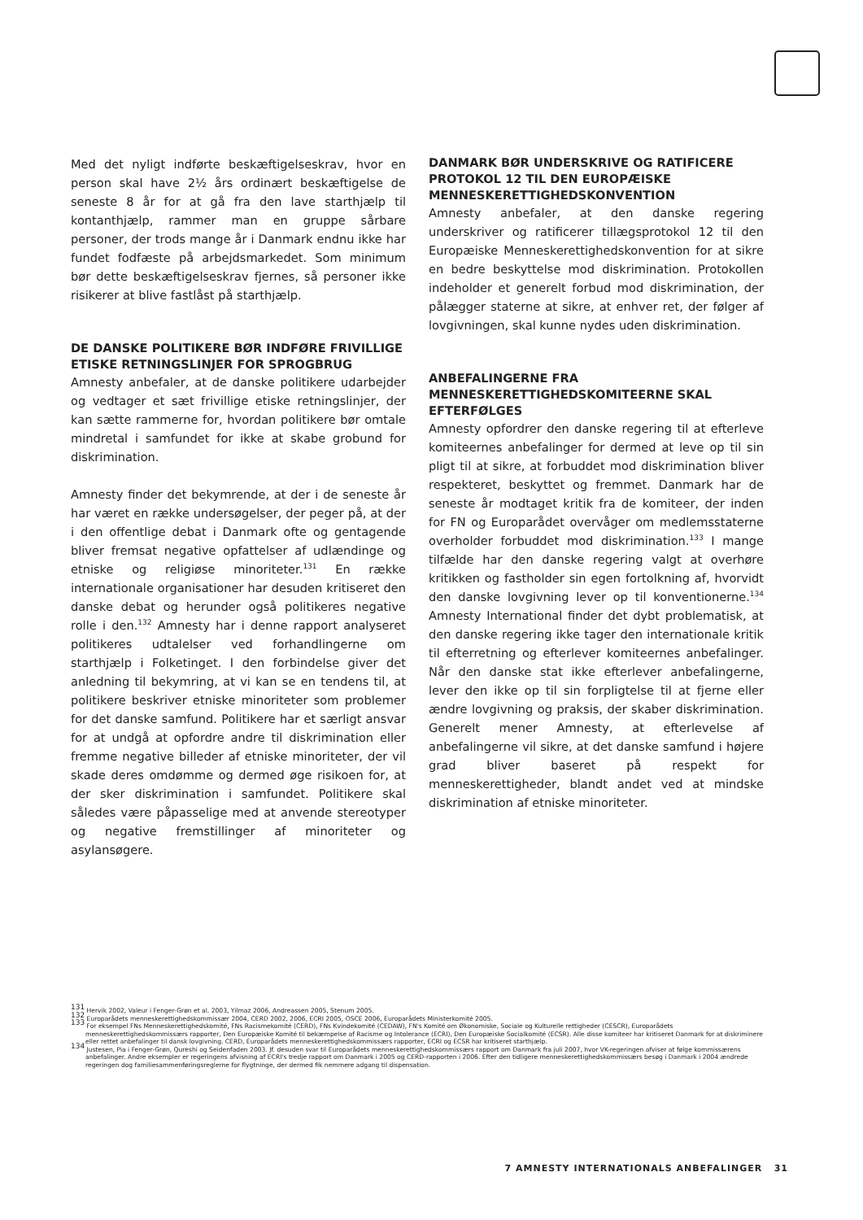Med det nyligt indførte beskæftigelseskrav, hvor en person skal have 2½ års ordinært beskæftigelse de seneste 8 år for at gå fra den lave starthjælp til kontanthjælp, rammer man en gruppe sårbare personer, der trods mange år i Danmark endnu ikke har fundet fodfæste på arbejdsmarkedet. Som minimum bør dette beskæftigelseskrav fjernes, så personer ikke risikerer at blive fastlåst på starthjælp.
DE DANSKE POLITIKERE BØR INDFØRE FRIVILLIGE ETISKE RETNINGSLINJER FOR SPROGBRUG
Amnesty anbefaler, at de danske politikere udarbejder og vedtager et sæt frivillige etiske retningslinjer, der kan sætte rammerne for, hvordan politikere bør omtale mindretal i samfundet for ikke at skabe grobund for diskrimination.
Amnesty finder det bekymrende, at der i de seneste år har været en række undersøgelser, der peger på, at der i den offentlige debat i Danmark ofte og gentagende bliver fremsat negative opfattelser af udlændinge og etniske og religiøse minoriteter.<sup>131</sup> En række internationale organisationer har desuden kritiseret den danske debat og herunder også politikeres negative rolle i den.<sup>132</sup> Amnesty har i denne rapport analyseret politikeres udtalelser ved forhandlingerne om starthjælp i Folketinget. I den forbindelse giver det anledning til bekymring, at vi kan se en tendens til, at politikere beskriver etniske minoriteter som problemer for det danske samfund. Politikere har et særligt ansvar for at undgå at opfordre andre til diskrimination eller fremme negative billeder af etniske minoriteter, der vil skade deres omdømme og dermed øge risikoen for, at der sker diskrimination i samfundet. Politikere skal således være påpasselige med at anvende stereotyper og negative fremstillinger af minoriteter og asylansøgere.
DANMARK BØR UNDERSKRIVE OG RATIFICERE PROTOKOL 12 TIL DEN EUROPÆISKE MENNESKERETTIGHEDSKONVENTION
Amnesty anbefaler, at den danske regering underskriver og ratificerer tillægsprotokol 12 til den Europæiske Menneskerettighedskonvention for at sikre en bedre beskyttelse mod diskrimination. Protokollen indeholder et generelt forbud mod diskrimination, der pålægger staterne at sikre, at enhver ret, der følger af lovgivningen, skal kunne nydes uden diskrimination.
ANBEFALINGERNE FRA MENNESKERETTIGHEDSKOMITEERNE SKAL EFTERFØLGES
Amnesty opfordrer den danske regering til at efterleve komiteernes anbefalinger for dermed at leve op til sin pligt til at sikre, at forbuddet mod diskrimination bliver respekteret, beskyttet og fremmet. Danmark har de seneste år modtaget kritik fra de komiteer, der inden for FN og Europarådet overvåger om medlemsstaterne overholder forbuddet mod diskrimination.<sup>133</sup> I mange tilfælde har den danske regering valgt at overhøre kritikken og fastholder sin egen fortolkning af, hvorvidt den danske lovgivning lever op til konventionerne.<sup>134</sup> Amnesty International finder det dybt problematisk, at den danske regering ikke tager den internationale kritik til efterretning og efterlever komiteernes anbefalinger. Når den danske stat ikke efterlever anbefalingerne, lever den ikke op til sin forpligtelse til at fjerne eller ændre lovgivning og praksis, der skaber diskrimination. Generelt mener Amnesty, at efterlevelse af anbefalingerne vil sikre, at det danske samfund i højere grad bliver baseret på respekt for menneskerettigheder, blandt andet ved at mindske diskrimination af etniske minoriteter.
<sup>131</sup> Hervik 2002, Valeur i Fenger-Grøn et al. 2003, Yilmaz 2006, Andreassen 2005, Stenum 2005.
<sup>132</sup> Europarådets menneskerettighedskommissær 2004, CERD 2002, 2006, ECRI 2005, OSCE 2006, Europarådets Ministerkomité 2005.
<sup>133</sup> For eksempel FNs Menneskerettighedskomité, FNs Racismekomité (CERD), FNs Kvindekomité (CEDAW), FN's Komité om Økonomiske, Sociale og Kulturelle rettigheder (CESCR), Europarådets menneskerettighedskommissærs rapporter, Den Europæiske Komité til bekæmpelse af Racisme og Intolerance (ECRI), Den Europæiske Socialkomité (ECSR). Alle disse komiteer har kritiseret Danmark for at diskriminere eller rettet anbefalinger til dansk lovgivning. CERD, Europarådets menneskerettighedskommissærs rapporter, ECRI og ECSR har kritiseret starthjælp.
<sup>134</sup> Justesen, Pia i Fenger-Grøn, Qureshi og Seidenfaden 2003. Jf. desuden svar til Europarådets menneskerettighedskommissærs rapport om Danmark fra juli 2007, hvor VK-regeringen afviser at følge kommissærens anbefalinger. Andre eksempler er regeringens afvisning af ECRI's tredje rapport om Danmark i 2005 og CERD-rapporten i 2006. Efter den tidligere menneskerettighedskommissærs besøg i Danmark i 2004 ændrede regeringen dog familiesammenføringsreglerne for flygtninge, der dermed fik nemmere adgang til dispensation.
7 AMNESTY INTERNATIONALS ANBEFALINGER 31